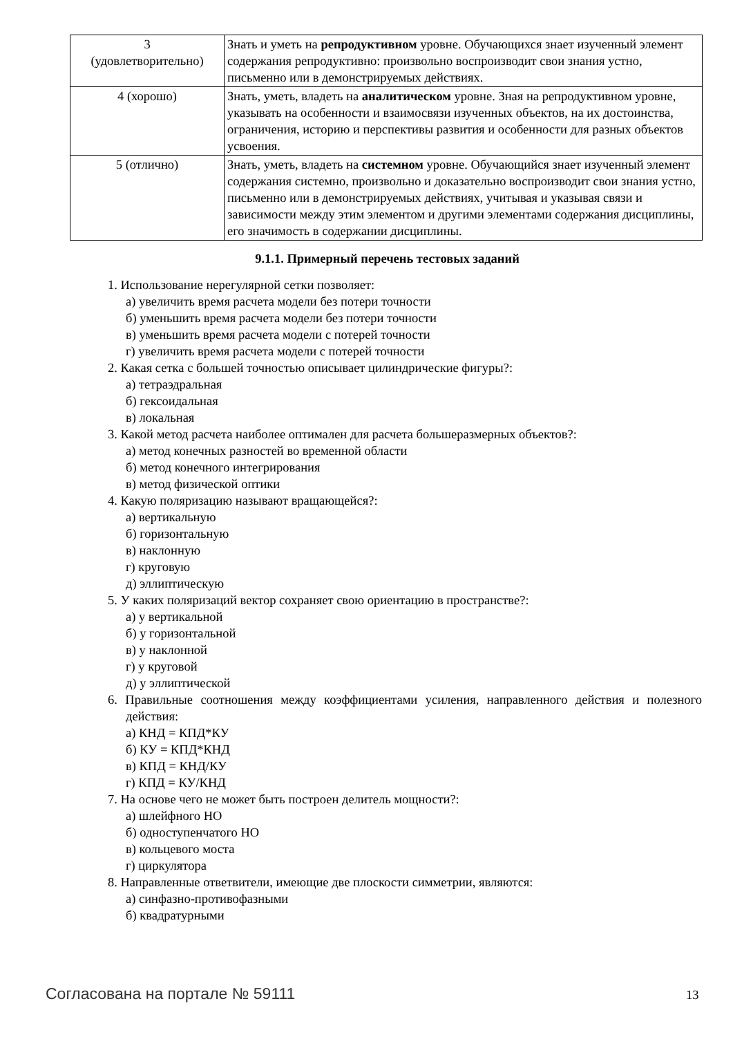| 3 (удовлетворительно) | Знать и уметь на репродуктивном уровне. Обучающихся знает изученный элемент содержания репродуктивно: произвольно воспроизводит свои знания устно, письменно или в демонстрируемых действиях. |
| 4 (хорошо) | Знать, уметь, владеть на аналитическом уровне. Зная на репродуктивном уровне, указывать на особенности и взаимосвязи изученных объектов, на их достоинства, ограничения, историю и перспективы развития и особенности для разных объектов усвоения. |
| 5 (отлично) | Знать, уметь, владеть на системном уровне. Обучающийся знает изученный элемент содержания системно, произвольно и доказательно воспроизводит свои знания устно, письменно или в демонстрируемых действиях, учитывая и указывая связи и зависимости между этим элементом и другими элементами содержания дисциплины, его значимость в содержании дисциплины. |
9.1.1. Примерный перечень тестовых заданий
1. Использование нерегулярной сетки позволяет:
а) увеличить время расчета модели без потери точности
б) уменьшить время расчета модели без потери точности
в) уменьшить время расчета модели с потерей точности
г) увеличить время расчета модели с потерей точности
2. Какая сетка с большей точностью описывает цилиндрические фигуры?:
а) тетраэдральная
б) гексоидальная
в) локальная
3. Какой метод расчета наиболее оптимален для расчета большеразмерных объектов?:
а) метод конечных разностей во временной области
б) метод конечного интегрирования
в) метод физической оптики
4. Какую поляризацию называют вращающейся?:
а) вертикальную
б) горизонтальную
в) наклонную
г) круговую
д) эллиптическую
5. У каких поляризаций вектор сохраняет свою ориентацию в пространстве?:
а) у вертикальной
б) у горизонтальной
в) у наклонной
г) у круговой
д) у эллиптической
6. Правильные соотношения между коэффициентами усиления, направленного действия и полезного действия:
а) КНД = КПД*КУ
б) КУ = КПД*КНД
в) КПД = КНД/КУ
г) КПД = КУ/КНД
7. На основе чего не может быть построен делитель мощности?:
а) шлейфного НО
б) одноступенчатого НО
в) кольцевого моста
г) циркулятора
8. Направленные ответвители, имеющие две плоскости симметрии, являются:
а) синфазно-противофазными
б) квадратурными
Согласована на портале № 59111 13